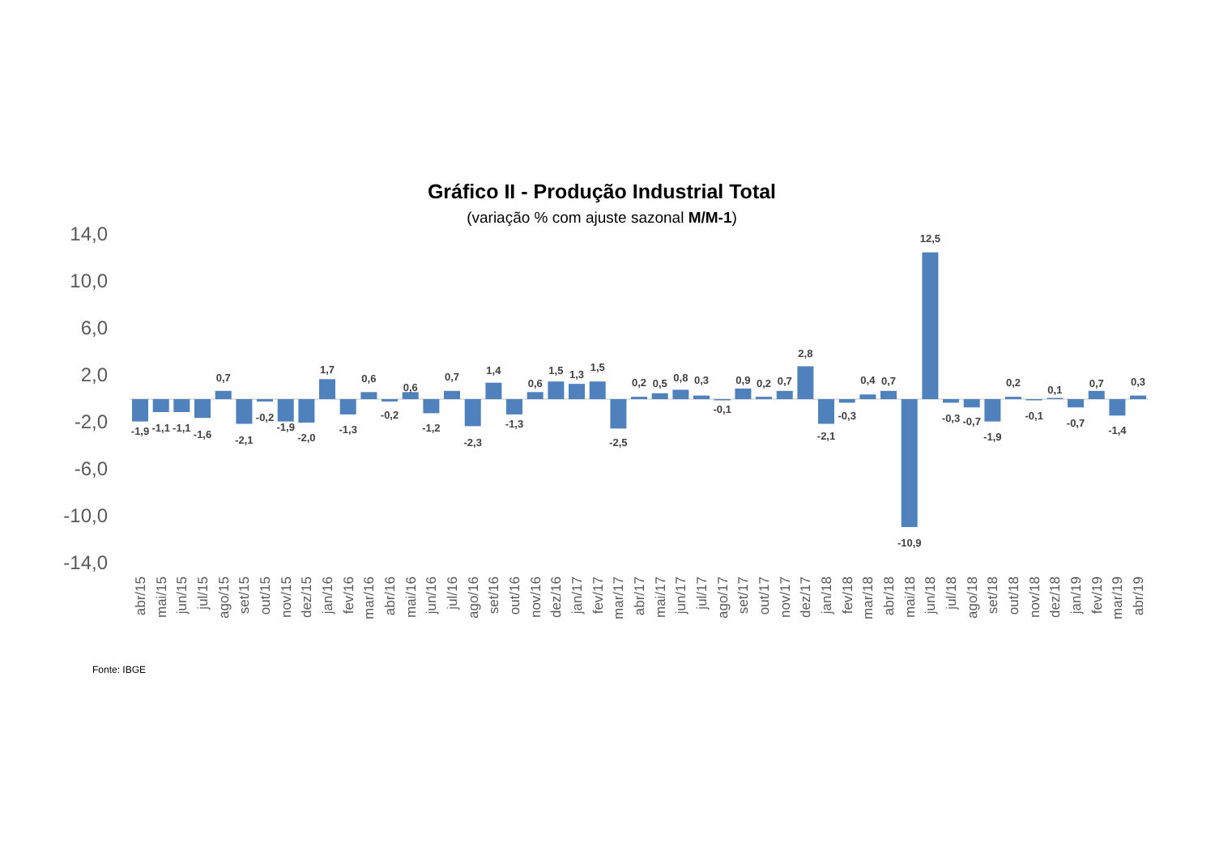Gráfico II - Produção Industrial Total
(variação % com ajuste sazonal M/M-1)
14,0
10,0
6,0
2,0
-2,0
-6,0
-10,0
-14,0
-1,9
abr/15
-1,1
mai/15
-1,1
jun/15
-1,6
jul/15
0,7
ago/15
-2,1
set/15
-0,2
out/15
-1,9
nov/15
-2,0
dez/15
1,7
jan/16
-1,3
fev/16
0,6
mar/16
-0,2
abr/16
0,6
mai/16
-1,2
jun/16
0,7
jul/16
-2,3
ago/16
1,4
set/16
-1,3
out/16
0,6
nov/16
1,5
dez/16
1,3
jan/17
1,5
fev/17
-2,5
mar/17
0,2
abr/17
0,5
mai/17
0,8
jun/17
0,3
jul/17
-0,1
ago/17
0,9
set/17
0,2
out/17
0,7
nov/17
2,8
dez/17
-2,1
jan/18
-0,3
fev/18
0,4
mar/18
0,7
abr/18
-10,9
mai/18
12,5
jun/18
-0,3
jul/18
-0,7
ago/18
-1,9
set/18
0,2
out/18
-0,1
nov/18
0,1
dez/18
-0,7
jan/19
0,7
fev/19
-1,4
mar/19
0,3
abr/19
Fonte: IBGE